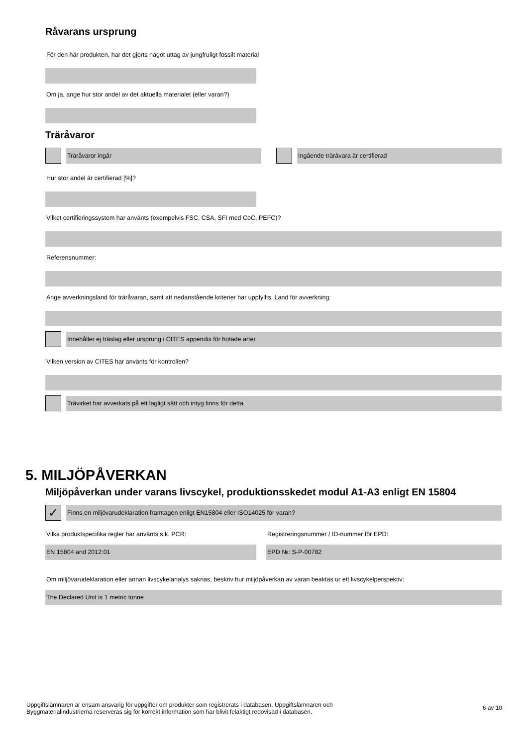Råvarans ursprung
För den här produkten, har det gjorts något uttag av jungfruligt fossilt material
Om ja, ange hur stor andel av det aktuella materialet (eller varan?)
Träråvaror
Träråvaror ingår Ingående träråvara är certifierad
Hur stor andel är certifierad [%]?
Vilket certifieringssystem har använts (exempelvis FSC, CSA, SFI med CoC, PEFC)?
Referensnummer:
Ange avverkningsland för träråvaran, samt att nedanstående kriterier har uppfyllts. Land för avverkning:
Innehåller ej träslag eller ursprung i CITES appendix för hotade arter
Vilken version av CITES har använts för kontrollen?
Trävirket har avverkats på ett lagligt sätt och intyg finns för detta
5. MILJÖPÅVERKAN
Miljöpåverkan under varans livscykel, produktionsskedet modul A1-A3 enligt EN 15804
✓
Finns en miljövarudeklaration framtagen enligt EN15804 eller ISO14025 för varan?
Vilka produktspecifika regler har använts s.k. PCR:
EN 15804 and 2012:01
Registreringsnummer / ID-nummer för EPD:
EPD №: S-P-00782
Om miljövarudeklaration eller annan livscykelanalys saknas, beskriv hur miljöpåverkan av varan beaktas ur ett livscykelperspektiv:
The Declared Unit is 1 metric tonne
Uppgiftslämnaren är ensam ansvarig för uppgifter om produkter som registrerats i databasen. Uppgiftslämnaren och
Byggmaterialindustrierna reserveras sig för korrekt information som har blivit felaktigt redovisad i databasen.
6 av 10